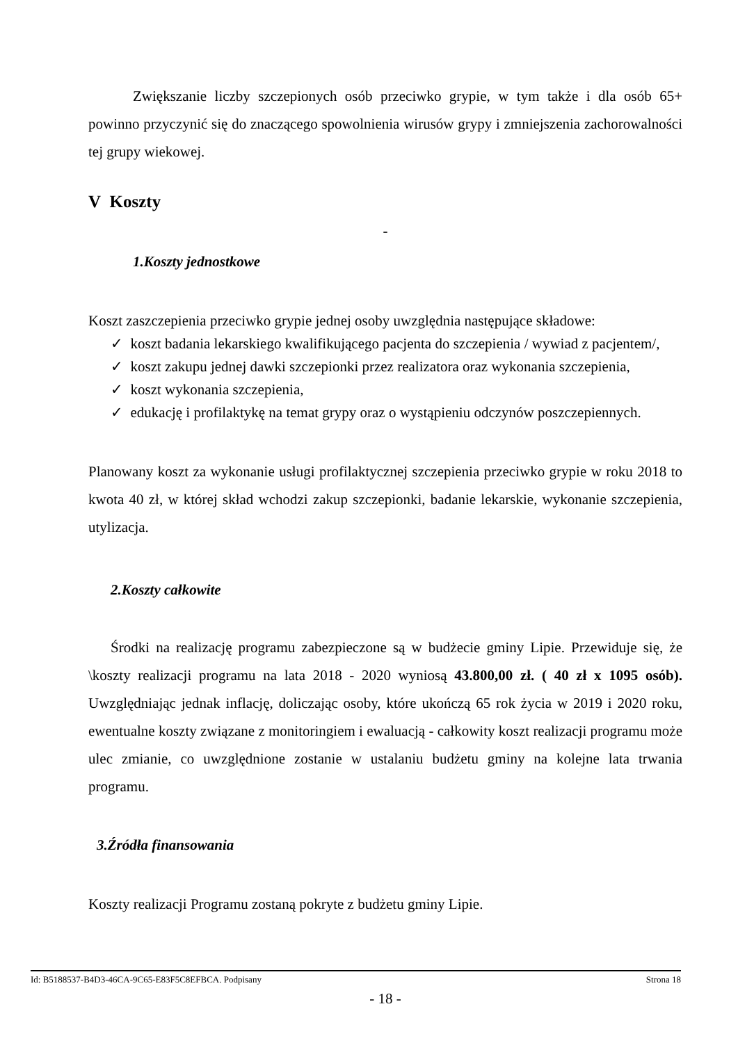Zwiększanie liczby szczepionych osób przeciwko grypie, w tym także i dla osób 65+ powinno przyczynić się do znaczącego spowolnienia wirusów grypy i zmniejszenia zachorowalności tej grupy wiekowej.
V Koszty
-
1.Koszty jednostkowe
Koszt zaszczepienia przeciwko grypie jednej osoby uwzględnia następujące składowe:
✓ koszt badania lekarskiego kwalifikującego pacjenta do szczepienia / wywiad z pacjentem/,
✓ koszt zakupu jednej dawki szczepionki przez realizatora oraz wykonania szczepienia,
✓ koszt wykonania szczepienia,
✓ edukację i profilaktykę na temat grypy oraz o wystąpieniu odczynów poszczepiennych.
Planowany koszt za wykonanie usługi profilaktycznej szczepienia przeciwko grypie w roku 2018 to kwota 40 zł, w której skład wchodzi zakup szczepionki, badanie lekarskie, wykonanie szczepienia, utylizacja.
2.Koszty całkowite
Środki na realizację programu zabezpieczone są w budżecie gminy Lipie. Przewiduje się, że \koszty realizacji programu na lata 2018 - 2020 wyniosą 43.800,00 zł. ( 40 zł x 1095 osób). Uwzględniając jednak inflację, doliczając osoby, które ukończą 65 rok życia w 2019 i 2020 roku, ewentualne koszty związane z monitoringiem i ewaluacją - całkowity koszt realizacji programu może ulec zmianie, co uwzględnione zostanie w ustalaniu budżetu gminy na kolejne lata trwania programu.
3.Źródła finansowania
Koszty realizacji Programu zostaną pokryte z budżetu gminy Lipie.
- 18 -
Id: B5188537-B4D3-46CA-9C65-E83F5C8EFBCA. Podpisany Strona 18